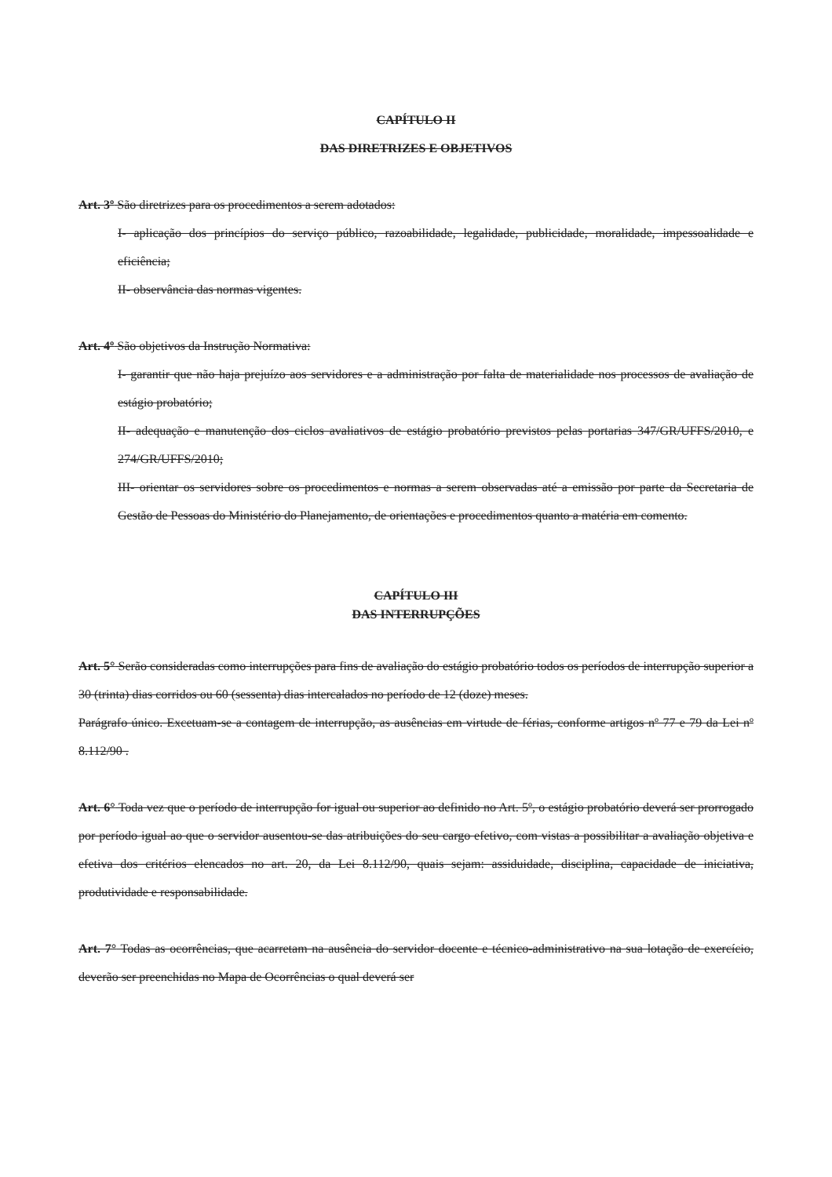CAPÍTULO II
DAS DIRETRIZES E OBJETIVOS
Art. 3º São diretrizes para os procedimentos a serem adotados:
I- aplicação dos princípios do serviço público, razoabilidade, legalidade, publicidade, moralidade, impessoalidade e eficiência;
II- observância das normas vigentes.
Art. 4º São objetivos da Instrução Normativa:
I- garantir que não haja prejuízo aos servidores e a administração por falta de materialidade nos processos de avaliação de estágio probatório;
II- adequação e manutenção dos ciclos avaliativos de estágio probatório previstos pelas portarias 347/GR/UFFS/2010, e 274/GR/UFFS/2010;
III- orientar os servidores sobre os procedimentos e normas a serem observadas até a emissão por parte da Secretaria de Gestão de Pessoas do Ministério do Planejamento, de orientações e procedimentos quanto a matéria em comento.
CAPÍTULO III
DAS INTERRUPÇÕES
Art. 5° Serão consideradas como interrupções para fins de avaliação do estágio probatório todos os períodos de interrupção superior a 30 (trinta) dias corridos ou 60 (sessenta) dias intercalados no período de 12 (doze) meses.
Parágrafo único. Excetuam-se a contagem de interrupção, as ausências em virtude de férias, conforme artigos nº 77 e 79 da Lei nº 8.112/90 .
Art. 6° Toda vez que o período de interrupção for igual ou superior ao definido no Art. 5º, o estágio probatório deverá ser prorrogado por período igual ao que o servidor ausentou-se das atribuições do seu cargo efetivo, com vistas a possibilitar a avaliação objetiva e efetiva dos critérios elencados no art. 20, da Lei 8.112/90, quais sejam: assiduidade, disciplina, capacidade de iniciativa, produtividade e responsabilidade.
Art. 7° Todas as ocorrências, que acarretam na ausência do servidor docente e técnico-administrativo na sua lotação de exercício, deverão ser preenchidas no Mapa de Ocorrências o qual deverá ser